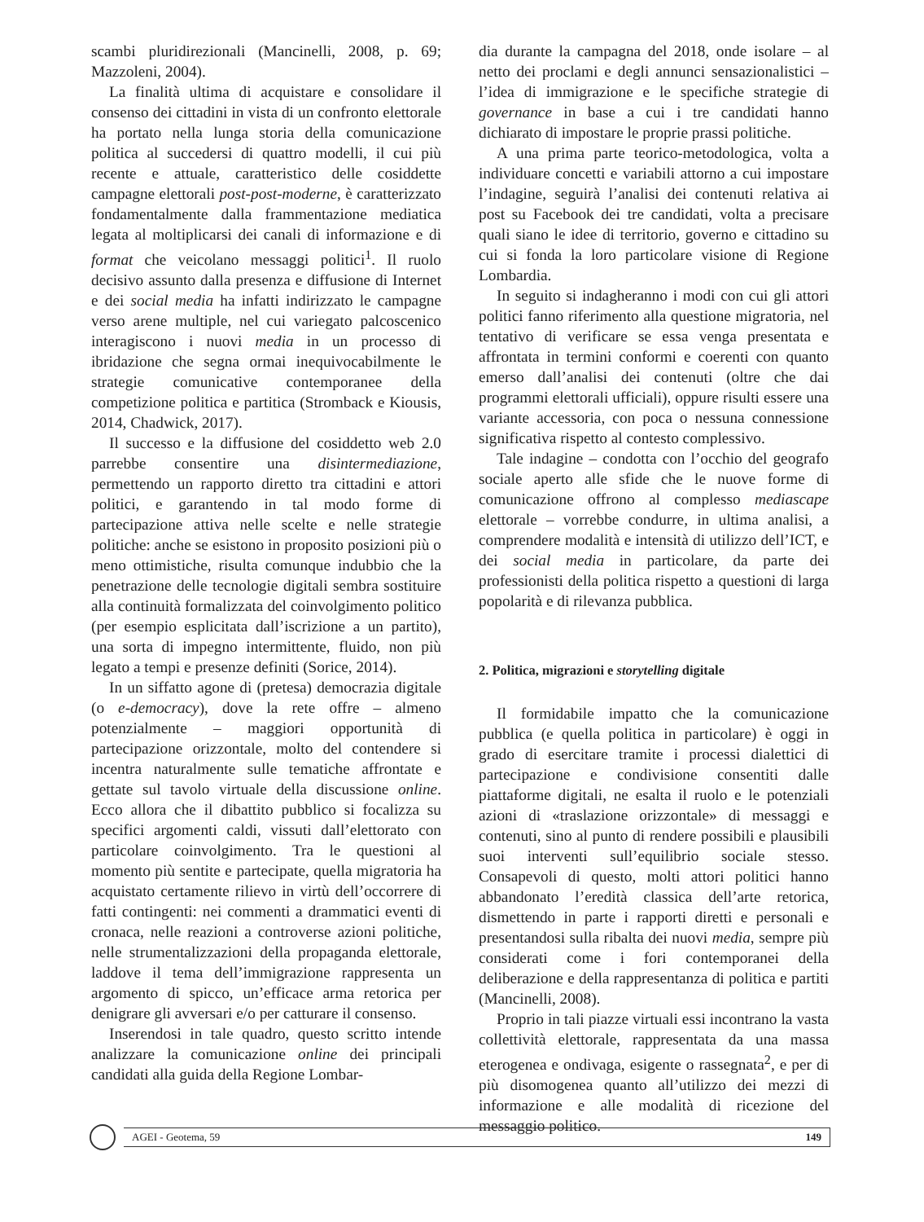scambi pluridirezionali (Mancinelli, 2008, p. 69; Mazzoleni, 2004).
La finalità ultima di acquistare e consolidare il consenso dei cittadini in vista di un confronto elettorale ha portato nella lunga storia della comunicazione politica al succedersi di quattro modelli, il cui più recente e attuale, caratteristico delle cosiddette campagne elettorali post-post-moderne, è caratterizzato fondamentalmente dalla frammentazione mediatica legata al moltiplicarsi dei canali di informazione e di format che veicolano messaggi politici<sup>1</sup>. Il ruolo decisivo assunto dalla presenza e diffusione di Internet e dei social media ha infatti indirizzato le campagne verso arene multiple, nel cui variegato palcoscenico interagiscono i nuovi media in un processo di ibridazione che segna ormai inequivocabilmente le strategie comunicative contemporanee della competizione politica e partitica (Stromback e Kiousis, 2014, Chadwick, 2017).
Il successo e la diffusione del cosiddetto web 2.0 parrebbe consentire una disintermediazione, permettendo un rapporto diretto tra cittadini e attori politici, e garantendo in tal modo forme di partecipazione attiva nelle scelte e nelle strategie politiche: anche se esistono in proposito posizioni più o meno ottimistiche, risulta comunque indubbio che la penetrazione delle tecnologie digitali sembra sostituire alla continuità formalizzata del coinvolgimento politico (per esempio esplicitata dall’iscrizione a un partito), una sorta di impegno intermittente, fluido, non più legato a tempi e presenze definiti (Sorice, 2014).
In un siffatto agone di (pretesa) democrazia digitale (o e-democracy), dove la rete offre – almeno potenzialmente – maggiori opportunità di partecipazione orizzontale, molto del contendere si incentra naturalmente sulle tematiche affrontate e gettate sul tavolo virtuale della discussione online. Ecco allora che il dibattito pubblico si focalizza su specifici argomenti caldi, vissuti dall’elettorato con particolare coinvolgimento. Tra le questioni al momento più sentite e partecipate, quella migratoria ha acquistato certamente rilievo in virtù dell’occorrere di fatti contingenti: nei commenti a drammatici eventi di cronaca, nelle reazioni a controverse azioni politiche, nelle strumentalizzazioni della propaganda elettorale, laddove il tema dell’immigrazione rappresenta un argomento di spicco, un’efficace arma retorica per denigrare gli avversari e/o per catturare il consenso.
Inserendosi in tale quadro, questo scritto intende analizzare la comunicazione online dei principali candidati alla guida della Regione Lombar-
dia durante la campagna del 2018, onde isolare – al netto dei proclami e degli annunci sensazionalistici – l’idea di immigrazione e le specifiche strategie di governance in base a cui i tre candidati hanno dichiarato di impostare le proprie prassi politiche.
A una prima parte teorico-metodologica, volta a individuare concetti e variabili attorno a cui impostare l’indagine, seguirà l’analisi dei contenuti relativa ai post su Facebook dei tre candidati, volta a precisare quali siano le idee di territorio, governo e cittadino su cui si fonda la loro particolare visione di Regione Lombardia.
In seguito si indagheranno i modi con cui gli attori politici fanno riferimento alla questione migratoria, nel tentativo di verificare se essa venga presentata e affrontata in termini conformi e coerenti con quanto emerso dall’analisi dei contenuti (oltre che dai programmi elettorali ufficiali), oppure risulti essere una variante accessoria, con poca o nessuna connessione significativa rispetto al contesto complessivo.
Tale indagine – condotta con l’occhio del geografo sociale aperto alle sfide che le nuove forme di comunicazione offrono al complesso mediascape elettorale – vorrebbe condurre, in ultima analisi, a comprendere modalità e intensità di utilizzo dell’ICT, e dei social media in particolare, da parte dei professionisti della politica rispetto a questioni di larga popolarità e di rilevanza pubblica.
2. Politica, migrazioni e storytelling digitale
Il formidabile impatto che la comunicazione pubblica (e quella politica in particolare) è oggi in grado di esercitare tramite i processi dialettici di partecipazione e condivisione consentiti dalle piattaforme digitali, ne esalta il ruolo e le potenziali azioni di «traslazione orizzontale» di messaggi e contenuti, sino al punto di rendere possibili e plausibili suoi interventi sull’equilibrio sociale stesso. Consapevoli di questo, molti attori politici hanno abbandonato l’eredità classica dell’arte retorica, dismettendo in parte i rapporti diretti e personali e presentandosi sulla ribalta dei nuovi media, sempre più considerati come i fori contemporanei della deliberazione e della rappresentanza di politica e partiti (Mancinelli, 2008).
Proprio in tali piazze virtuali essi incontrano la vasta collettività elettorale, rappresentata da una massa eterogenea e ondivaga, esigente o rassegnata<sup>2</sup>, e per di più disomogenea quanto all’utilizzo dei mezzi di informazione e alle modalità di ricezione del messaggio politico.
AGEI - Geotema, 59 149